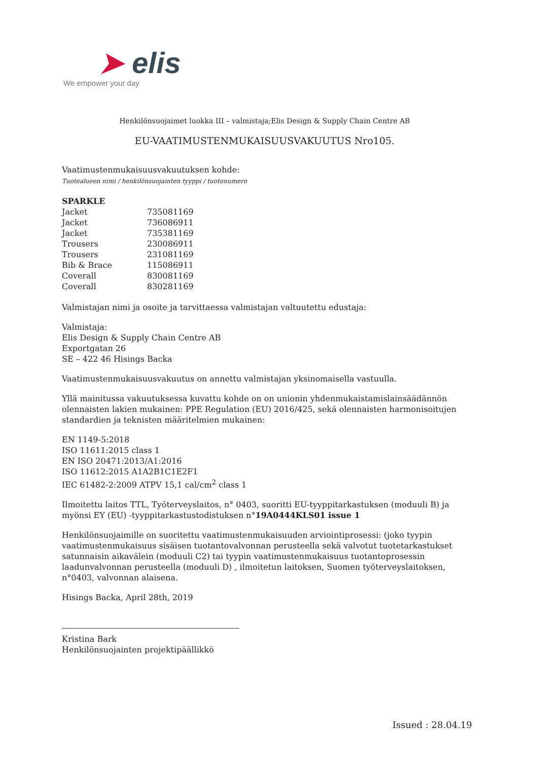➤ elis
We empower your day
Henkilönsuojaimet luokka III – valmistaja;Elis Design & Supply Chain Centre AB
EU-VAATIMUSTENMUKAISUUSVAKUUTUS Nro105.
Vaatimustenmukaisuusvakuutuksen kohde:
Tuotealueen nimi / henkilönsuojainten tyyppi / tuotenumero
| SPARKLE | |
| Jacket | 735081169 |
| Jacket | 736086911 |
| Jacket | 735381169 |
| Trousers | 230086911 |
| Trousers | 231081169 |
| Bib & Brace | 115086911 |
| Coverall | 830081169 |
| Coverall | 830281169 |
Valmistajan nimi ja osoite ja tarvittaessa valmistajan valtuutettu edustaja:
Valmistaja:
Elis Design & Supply Chain Centre AB
Exportgatan 26
SE – 422 46 Hisings Backa
Vaatimustenmukaisuusvakuutus on annettu valmistajan yksinomaisella vastuulla.
Yllä mainitussa vakuutuksessa kuvattu kohde on on unionin yhdenmukaistamislainsäädännön olennaisten lakien mukainen: PPE Regulation (EU) 2016/425, sekä olennaisten harmonisoitujen standardien ja teknisten määritelmien mukainen:
EN 1149-5:2018
ISO 11611:2015 class 1
EN ISO 20471:2013/A1:2016
ISO 11612:2015 A1A2B1C1E2F1
IEC 61482-2:2009 ATPV 15,1 cal/cm<sup>2</sup> class 1
Ilmoitettu laitos TTL, Työterveyslaitos, n° 0403, suoritti EU-tyyppitarkastuksen (moduuli B) ja myönsi EY (EU) -tyyppitarkastustodistuksen n°19A0444KLS01 issue 1
Henkilönsuojaimille on suoritettu vaatimustenmukaisuuden arviointiprosessi: (joko tyypin vaatimustenmukaisuus sisäisen tuotantovalvonnan perusteella sekä valvotut tuotetarkastukset satunnaisin aikavälein (moduuli C2) tai tyypin vaatimustenmukaisuus tuotantoprosessin laadunvalvonnan perusteella (moduuli D) , ilmoitetun laitoksen, Suomen työterveyslaitoksen, n°0403, valvonnan alaisena.
Hisings Backa, April 28th, 2019
Kristina Bark
Henkilönsuojainten projektipäällikkö
Issued : 28.04.19